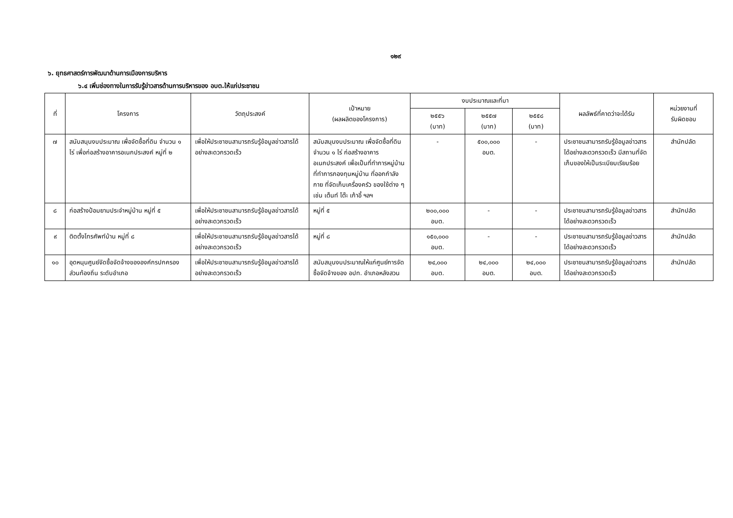๑๒๙
๖. ยุทธศาสตร์การพัฒนาด้านการเมืองการบริหาร
๖.๔ เพิ่มช่องทางในการรับรู้ข่าวสารด้านการบริหารของ อบต.ให้แก่ประชาชน
| ที่ | โครงการ | วัตถุประสงค์ | เป้าหมาย (ผลผลิตของโครงการ) | งบประมาณและที่มา | | | ผลลัพธ์ที่คาดว่าจะได้รับ | หน่วยงานที่ รับผิดชอบ |
| --- | --- | --- | --- | --- | --- | --- | --- | --- |
| | | | | ๒๕๕๖ (บาท) | ๒๕๕๗ (บาท) | ๒๕๕๘ (บาท) | | |
| ๗ | สนับสนุนงบประมาณ เพื่อจัดซื้อที่ดิน จำนวน ๑ ไร่ เพื่อก่อสร้างอาคารอเนกประสงค์ หมู่ที่ ๒ | เพื่อให้ประชาชนสามารถรับรู้ข้อมูลข่าวสารได้อย่างสะดวกรวดเร็ว | สนับสนุนงบประมาณ เพื่อจัดซื้อที่ดิน จำนวน ๑ ไร่ ก่อสร้างอาคารอเนกประสงค์ เพื่อเป็นที่ทำการหมู่บ้าน ที่ทำการกองทุนหมู่บ้าน ที่ออกกำลังกาย ที่จัดเก็บเครื่องครัว ของใช้ต่าง ๆ เช่น เต็นท์ โต๊ะ เก้าอี้ ฯลฯ | - | ๕๐๐,๐๐๐ อบต. | - | ประชาชนสามารถรับรู้ข้อมูลข่าวสารได้อย่างสะดวกรวดเร็ว มีสถานที่จัดเก็บของให้เป็นระเบียบเรียบร้อย | สำนักปลัด |
| ๘ | ก่อสร้างป้อมยามประจำหมู่บ้าน หมู่ที่ ๕ | เพื่อให้ประชาชนสามารถรับรู้ข้อมูลข่าวสารได้อย่างสะดวกรวดเร็ว | หมู่ที่ ๕ | ๒๐๐,๐๐๐ อบต. | - | - | ประชาชนสามารถรับรู้ข้อมูลข่าวสารได้อย่างสะดวกรวดเร็ว | สำนักปลัด |
| ๙ | ติดตั้งโทรศัพท์บ้าน หมู่ที่ ๘ | เพื่อให้ประชาชนสามารถรับรู้ข้อมูลข่าวสารได้อย่างสะดวกรวดเร็ว | หมู่ที่ ๘ | ๑๕๐,๐๐๐ อบต. | - | - | ประชาชนสามารถรับรู้ข้อมูลข่าวสารได้อย่างสะดวกรวดเร็ว | สำนักปลัด |
| ๑๐ | อุดหนุนศูนย์จัดซื้อจัดจ้างขององค์กรปกครองส่วนท้องถิ่น ระดับอำเภอ | เพื่อให้ประชาชนสามารถรับรู้ข้อมูลข่าวสารได้อย่างสะดวกรวดเร็ว | สนับสนุนงบประมาณให้แก่ศูนย์การจัดซื้อจัดจ้างของ อปท. อำเภอหลังสวน | ๒๔,๐๐๐ อบต. | ๒๔,๐๐๐ อบต. | ๒๔,๐๐๐ อบต. | ประชาชนสามารถรับรู้ข้อมูลข่าวสารได้อย่างสะดวกรวดเร็ว | สำนักปลัด |